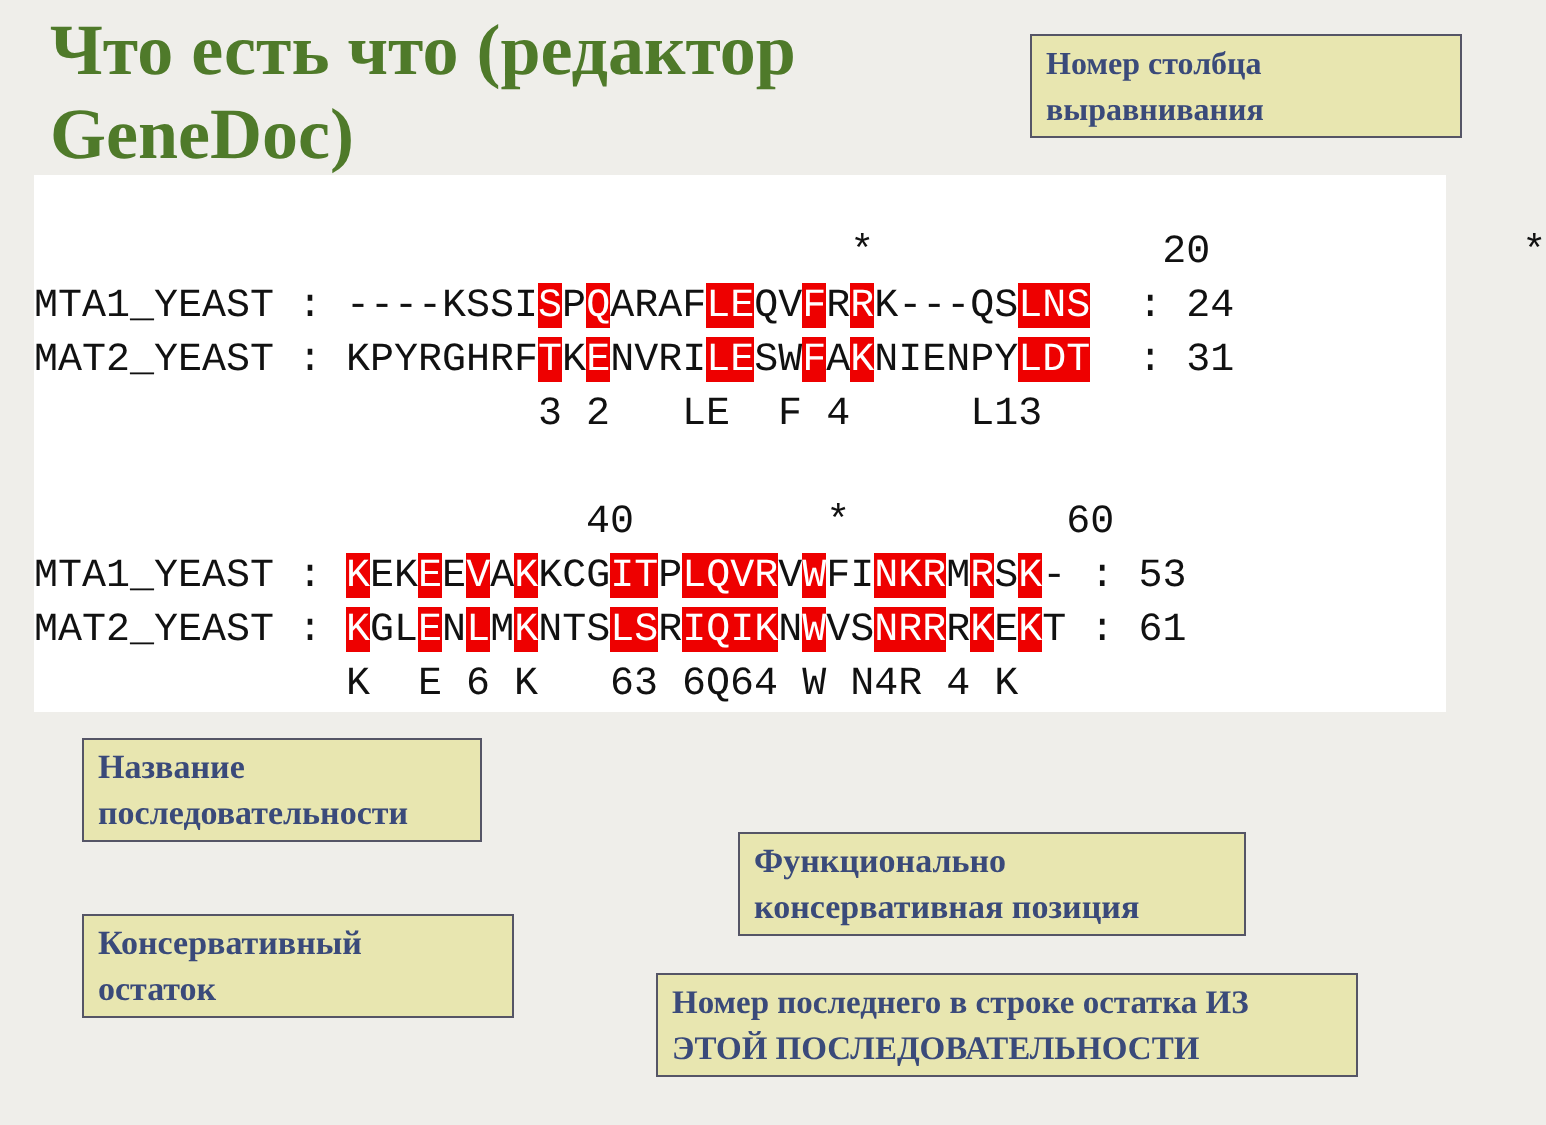Что есть что (редактор
GeneDoc)
Номер столбца
выравнивания
                                  *            20             *
MTA1_YEAST : ----KSSISPQARAFLEQVFRRK---QSLNS  : 24
MAT2_YEAST : KPYRGHRFTKENVRILESWFAKNIENPYLDT  : 31
                     3 2   LE  F 4     L13
                       40        *         60
MTA1_YEAST : KEKEEVAKKCGITPLQVRVWFINKRMRSK- : 53
MAT2_YEAST : KGLENLMKNTSLSRIQIKNWVSNRRRKEKT : 61
             K  E 6 K   63 6Q64 W N4R 4 K
Название
последовательности
Функционально
консервативная позиция
Консервативный
остаток
Номер последнего в строке остатка ИЗ ЭТОЙ ПОСЛЕДОВАТЕЛЬНОСТИ